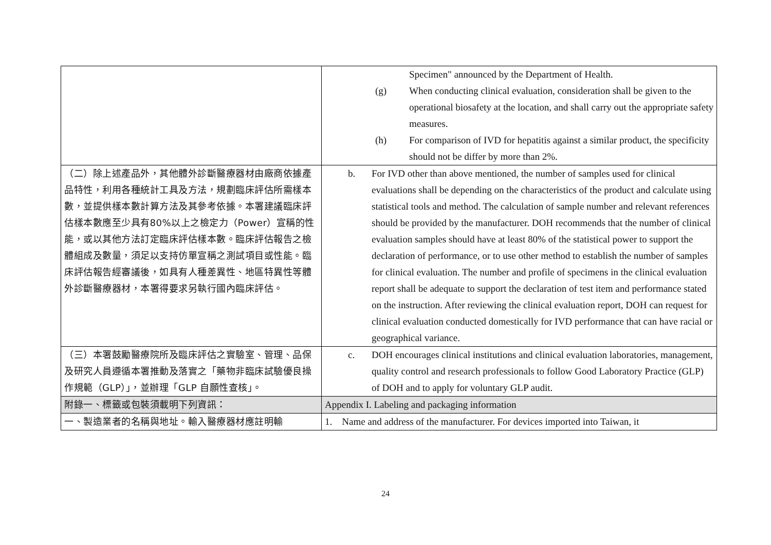| | Specimen" announced by the Department of Health. (g) When conducting clinical evaluation, consideration shall be given to the operational biosafety at the location, and shall carry out the appropriate safety measures. (h) For comparison of IVD for hepatitis against a similar product, the specificity should not be differ by more than 2%. |
| （二）除上述產品外，其他體外診斷醫療器材由廠商依據產品特性，利用各種統計工具及方法，規劃臨床評估所需樣本數，並提供樣本數計算方法及其參考依據。本署建議臨床評估樣本數應至少具有80%以上之檢定力（Power）宣稱的性能，或以其他方法訂定臨床評估樣本數。臨床評估報告之檢體組成及數量，須足以支持仿單宣稱之測試項目或性能。臨床評估報告經審議後，如具有人種差異性、地區特異性等體外診斷醫療器材，本署得要求另執行國內臨床評估。 | b. For IVD other than above mentioned, the number of samples used for clinical evaluations shall be depending on the characteristics of the product and calculate using statistical tools and method. The calculation of sample number and relevant references should be provided by the manufacturer. DOH recommends that the number of clinical evaluation samples should have at least 80% of the statistical power to support the declaration of performance, or to use other method to establish the number of samples for clinical evaluation. The number and profile of specimens in the clinical evaluation report shall be adequate to support the declaration of test item and performance stated on the instruction. After reviewing the clinical evaluation report, DOH can request for clinical evaluation conducted domestically for IVD performance that can have racial or geographical variance. |
| （三）本署鼓勵醫療院所及臨床評估之實驗室、管理、品保及研究人員遵循本署推動及落實之「藥物非臨床試驗優良操作規範（GLP）」，並辦理「GLP 自願性查核」。 | c. DOH encourages clinical institutions and clinical evaluation laboratories, management, quality control and research professionals to follow Good Laboratory Practice (GLP) of DOH and to apply for voluntary GLP audit. |
| 附錄一、標籤或包裝須載明下列資訊： | Appendix I. Labeling and packaging information |
| 一、製造業者的名稱與地址。輸入醫療器材應註明輸 | 1. Name and address of the manufacturer. For devices imported into Taiwan, it |
24